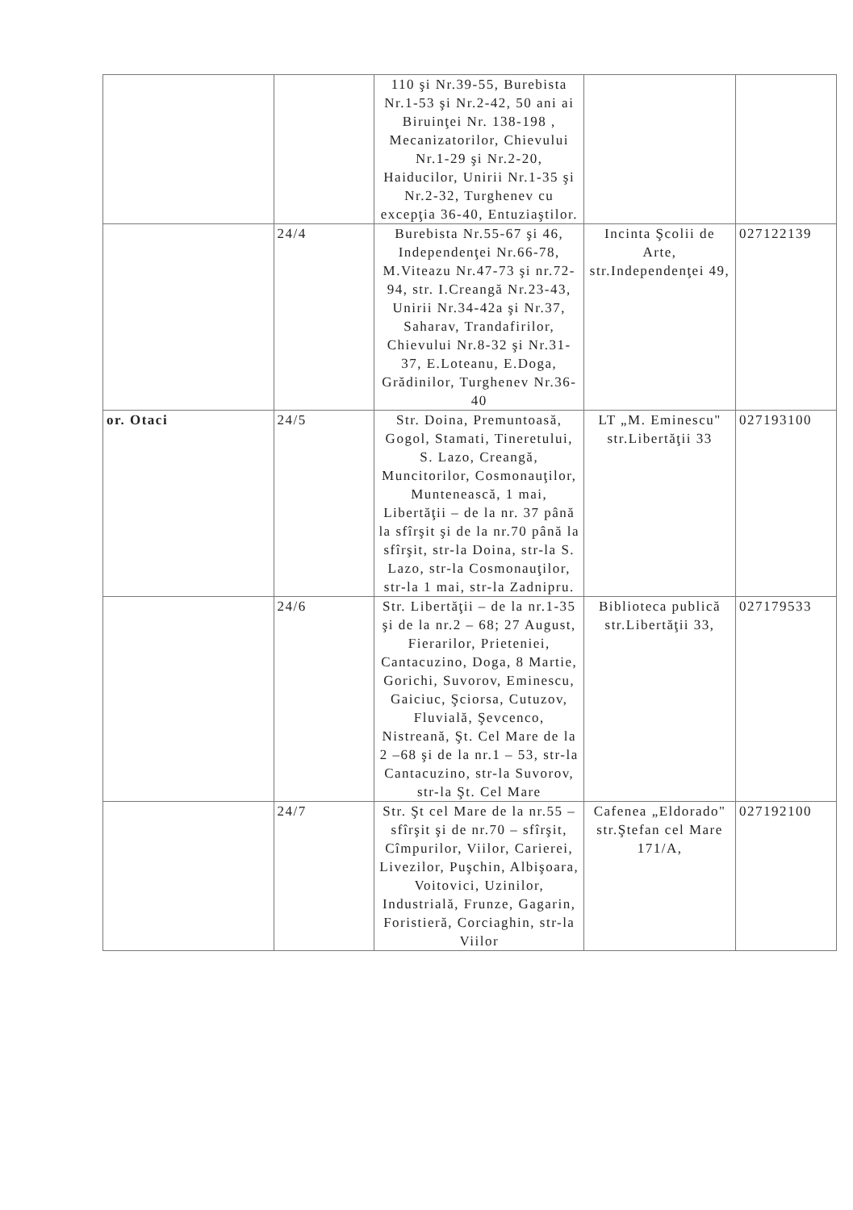| | | 110 şi Nr.39-55, Burebista Nr.1-53 şi Nr.2-42, 50 ani ai Biruinţei Nr. 138-198 , Mecanizatorilor, Chievului Nr.1-29 şi Nr.2-20, Haiducilor, Unirii Nr.1-35 şi Nr.2-32, Turghenev cu excepţia 36-40, Entuziaştilor. | | |
| | 24/4 | Burebista Nr.55-67 şi 46, Independenţei Nr.66-78, M.Viteazu Nr.47-73 şi nr.72-94, str. I.Creangă Nr.23-43, Unirii Nr.34-42a şi Nr.37, Saharav, Trandafirilor, Chievului Nr.8-32 şi Nr.31-37, E.Loteanu, E.Doga, Grădinilor, Turghenev Nr.36-40 | Incinta Şcolii de Arte, str.Independenţei 49, | 027122139 |
| or. Otaci | 24/5 | Str. Doina, Premuntoasă, Gogol, Stamati, Tineretului, S. Lazo, Creangă, Muncitorilor, Cosmonauţilor, Muntenească, 1 mai, Libertăţii – de la nr. 37 până la sfîrşit şi de la nr.70 până la sfîrşit, str-la Doina, str-la S. Lazo, str-la Cosmonauţilor, str-la 1 mai, str-la Zadnipru. | LT „M. Eminescu" str.Libertăţii 33 | 027193100 |
| | 24/6 | Str. Libertăţii – de la nr.1-35 şi de la nr.2 – 68; 27 August, Fierarilor, Prieteniei, Cantacuzino, Doga, 8 Martie, Gorichi, Suvorov, Eminescu, Gaiciuc, Şciorsa, Cutuzov, Fluvială, Şevcenco, Nistreană, Şt. Cel Mare de la 2 –68 şi de la nr.1 – 53, str-la Cantacuzino, str-la Suvorov, str-la Şt. Cel Mare | Biblioteca publică str.Libertăţii 33, | 027179533 |
| | 24/7 | Str. Şt cel Mare de la nr.55 – sfîrşit şi de nr.70 – sfîrşit, Cîmpurilor, Viilor, Carierei, Livezilor, Puşchin, Albişoara, Voitovici, Uzinilor, Industrială, Frunze, Gagarin, Foristieră, Corciaghin, str-la Viilor | Cafenea „Eldorado" str.Ştefan cel Mare 171/A, | 027192100 |